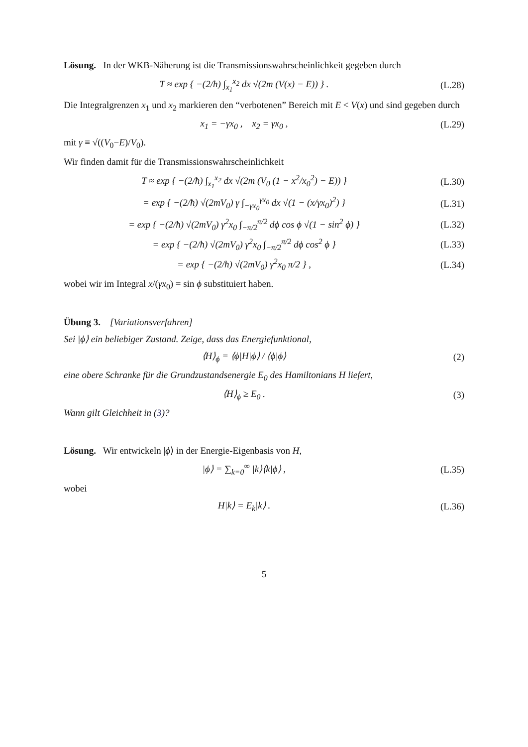Lösung. In der WKB-Näherung ist die Transmissionswahrscheinlichkeit gegeben durch
T ≈ exp { −(2/ħ) ∫<sub>x<sub>1</sub></sub><sup>x<sub>2</sub></sup> dx √(2m (V(x) − E)) } .
(L.28)
Die Integralgrenzen x<sub>1</sub> und x<sub>2</sub> markieren den “verbotenen” Bereich mit E < V(x) und sind gegeben durch
x<sub>1</sub> = −γx<sub>0</sub> , x<sub>2</sub> = γx<sub>0</sub> , (L.29)
mit γ ≡ √((V<sub>0</sub>−E)/V<sub>0</sub>).
Wir finden damit für die Transmissionswahrscheinlichkeit
T ≈ exp { −(2/ħ) ∫<sub>x<sub>1</sub></sub><sup>x<sub>2</sub></sup> dx √(2m (V<sub>0</sub> (1 − x<sup>2</sup>/x<sub>0</sub><sup>2</sup>) − E)) }
(L.30)
= exp { −(2/ħ) √(2mV<sub>0</sub>) γ ∫<sub>−γx<sub>0</sub></sub><sup>γx<sub>0</sub></sup> dx √(1 − (x/γx<sub>0</sub>)<sup>2</sup>) }
(L.31)
= exp { −(2/ħ) √(2mV<sub>0</sub>) γ<sup>2</sup>x<sub>0</sub> ∫<sub>−π/2</sub><sup>π/2</sup> dϕ cos ϕ √(1 − sin<sup>2</sup> ϕ) }
(L.32)
= exp { −(2/ħ) √(2mV<sub>0</sub>) γ<sup>2</sup>x<sub>0</sub> ∫<sub>−π/2</sub><sup>π/2</sup> dϕ cos<sup>2</sup> ϕ }
(L.33)
= exp { −(2/ħ) √(2mV<sub>0</sub>) γ<sup>2</sup>x<sub>0</sub> π/2 } ,
(L.34)
wobei wir im Integral x/(γx<sub>0</sub>) = sin ϕ substituiert haben.
Übung 3. [Variationsverfahren]
Sei |ϕ⟩ ein beliebiger Zustand. Zeige, dass das Energiefunktional,
⟨H⟩<sub>ϕ</sub> = ⟨ϕ|H|ϕ⟩ / ⟨ϕ|ϕ⟩ (2)
eine obere Schranke für die Grundzustandsenergie E<sub>0</sub> des Hamiltonians H liefert,
⟨H⟩<sub>ϕ</sub> ≥ E<sub>0</sub> . (3)
Wann gilt Gleichheit in (3)?
Lösung. Wir entwickeln |ϕ⟩ in der Energie-Eigenbasis von H,
|ϕ⟩ = ∑<sub>k=0</sub><sup>∞</sup> |k⟩⟨k|ϕ⟩ , (L.35)
wobei
H|k⟩ = E<sub>k</sub>|k⟩ . (L.36)
5